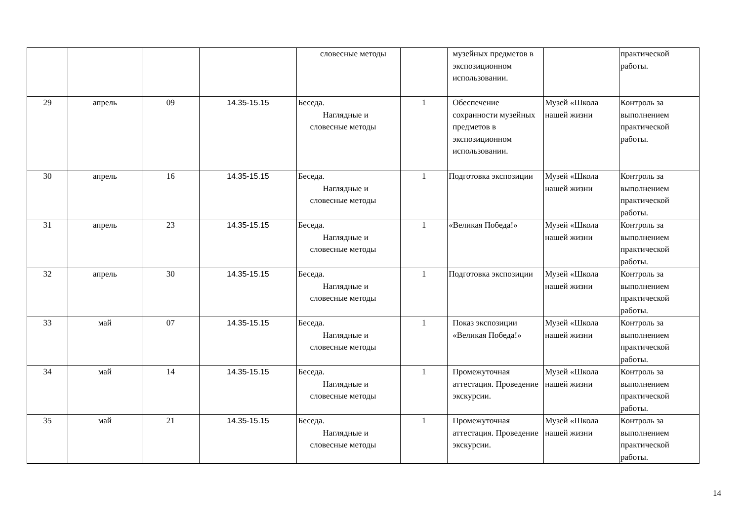| | | | | словесные методы | | музейных предметов в экспозиционном использовании. | | практической работы. |
| 29 | апрель | 09 | 14.35-15.15 | Беседа. Наглядные и словесные методы | 1 | Обеспечение сохранности музейных предметов в экспозиционном использовании. | Музей «Школа нашей жизни | Контроль за выполнением практической работы. |
| 30 | апрель | 16 | 14.35-15.15 | Беседа. Наглядные и словесные методы | 1 | Подготовка экспозиции | Музей «Школа нашей жизни | Контроль за выполнением практической работы. |
| 31 | апрель | 23 | 14.35-15.15 | Беседа. Наглядные и словесные методы | 1 | «Великая Победа!» | Музей «Школа нашей жизни | Контроль за выполнением практической работы. |
| 32 | апрель | 30 | 14.35-15.15 | Беседа. Наглядные и словесные методы | 1 | Подготовка экспозиции | Музей «Школа нашей жизни | Контроль за выполнением практической работы. |
| 33 | май | 07 | 14.35-15.15 | Беседа. Наглядные и словесные методы | 1 | Показ экспозиции «Великая Победа!» | Музей «Школа нашей жизни | Контроль за выполнением практической работы. |
| 34 | май | 14 | 14.35-15.15 | Беседа. Наглядные и словесные методы | 1 | Промежуточная аттестация. Проведение экскурсии. | Музей «Школа нашей жизни | Контроль за выполнением практической работы. |
| 35 | май | 21 | 14.35-15.15 | Беседа. Наглядные и словесные методы | 1 | Промежуточная аттестация. Проведение экскурсии. | Музей «Школа нашей жизни | Контроль за выполнением практической работы. |
14